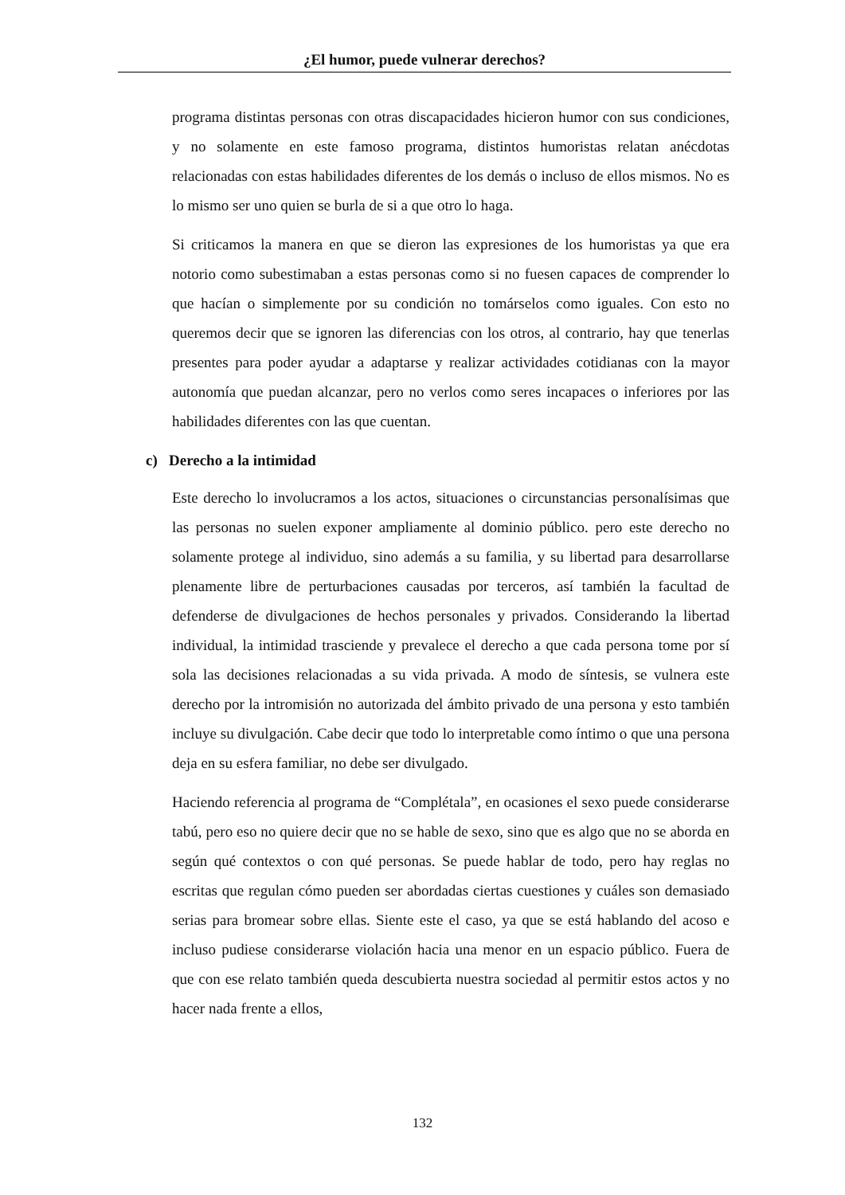¿El humor, puede vulnerar derechos?
programa distintas personas con otras discapacidades hicieron humor con sus condiciones, y no solamente en este famoso programa, distintos humoristas relatan anécdotas relacionadas con estas habilidades diferentes de los demás o incluso de ellos mismos. No es lo mismo ser uno quien se burla de si a que otro lo haga.
Si criticamos la manera en que se dieron las expresiones de los humoristas ya que era notorio como subestimaban a estas personas como si no fuesen capaces de comprender lo que hacían o simplemente por su condición no tomárselos como iguales. Con esto no queremos decir que se ignoren las diferencias con los otros, al contrario, hay que tenerlas presentes para poder ayudar a adaptarse y realizar actividades cotidianas con la mayor autonomía que puedan alcanzar, pero no verlos como seres incapaces o inferiores por las habilidades diferentes con las que cuentan.
c) Derecho a la intimidad
Este derecho lo involucramos a los actos, situaciones o circunstancias personalísimas que las personas no suelen exponer ampliamente al dominio público. pero este derecho no solamente protege al individuo, sino además a su familia, y su libertad para desarrollarse plenamente libre de perturbaciones causadas por terceros, así también la facultad de defenderse de divulgaciones de hechos personales y privados. Considerando la libertad individual, la intimidad trasciende y prevalece el derecho a que cada persona tome por sí sola las decisiones relacionadas a su vida privada. A modo de síntesis, se vulnera este derecho por la intromisión no autorizada del ámbito privado de una persona y esto también incluye su divulgación. Cabe decir que todo lo interpretable como íntimo o que una persona deja en su esfera familiar, no debe ser divulgado.
Haciendo referencia al programa de “Complétala”, en ocasiones el sexo puede considerarse tabú, pero eso no quiere decir que no se hable de sexo, sino que es algo que no se aborda en según qué contextos o con qué personas. Se puede hablar de todo, pero hay reglas no escritas que regulan cómo pueden ser abordadas ciertas cuestiones y cuáles son demasiado serias para bromear sobre ellas. Siente este el caso, ya que se está hablando del acoso e incluso pudiese considerarse violación hacia una menor en un espacio público. Fuera de que con ese relato también queda descubierta nuestra sociedad al permitir estos actos y no hacer nada frente a ellos,
132